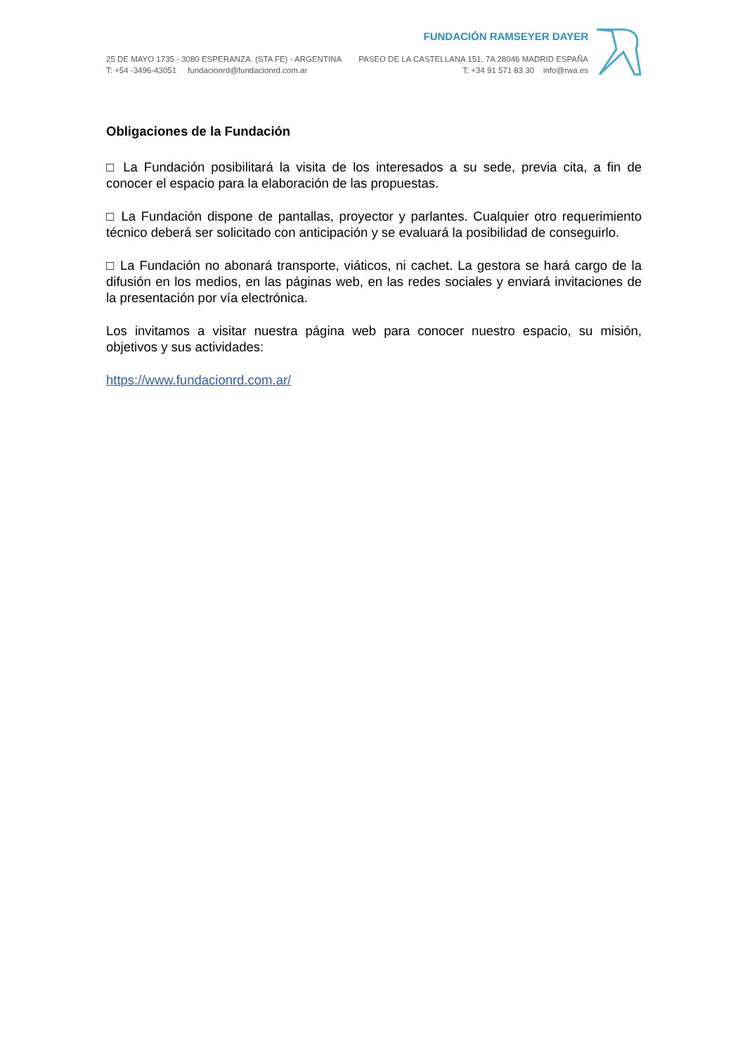25 DE MAYO 1735 - 3080 ESPERANZA. (STA FE) - ARGENTINA
T: +54 -3496-43051 fundacionrd@fundacionrd.com.ar
FUNDACIÓN RAMSEYER DAYER
PASEO DE LA CASTELLANA 151, 7A 28046 MADRID ESPAÑA
T: +34 91 571 83 30 info@rwa.es
Obligaciones de la Fundación
□ La Fundación posibilitará la visita de los interesados a su sede, previa cita, a fin de conocer el espacio para la elaboración de las propuestas.
□ La Fundación dispone de pantallas, proyector y parlantes. Cualquier otro requerimiento técnico deberá ser solicitado con anticipación y se evaluará la posibilidad de conseguirlo.
□ La Fundación no abonará transporte, viáticos, ni cachet. La gestora se hará cargo de la difusión en los medios, en las páginas web, en las redes sociales y enviará invitaciones de la presentación por vía electrónica.
Los invitamos a visitar nuestra página web para conocer nuestro espacio, su misión, objetivos y sus actividades:
https://www.fundacionrd.com.ar/